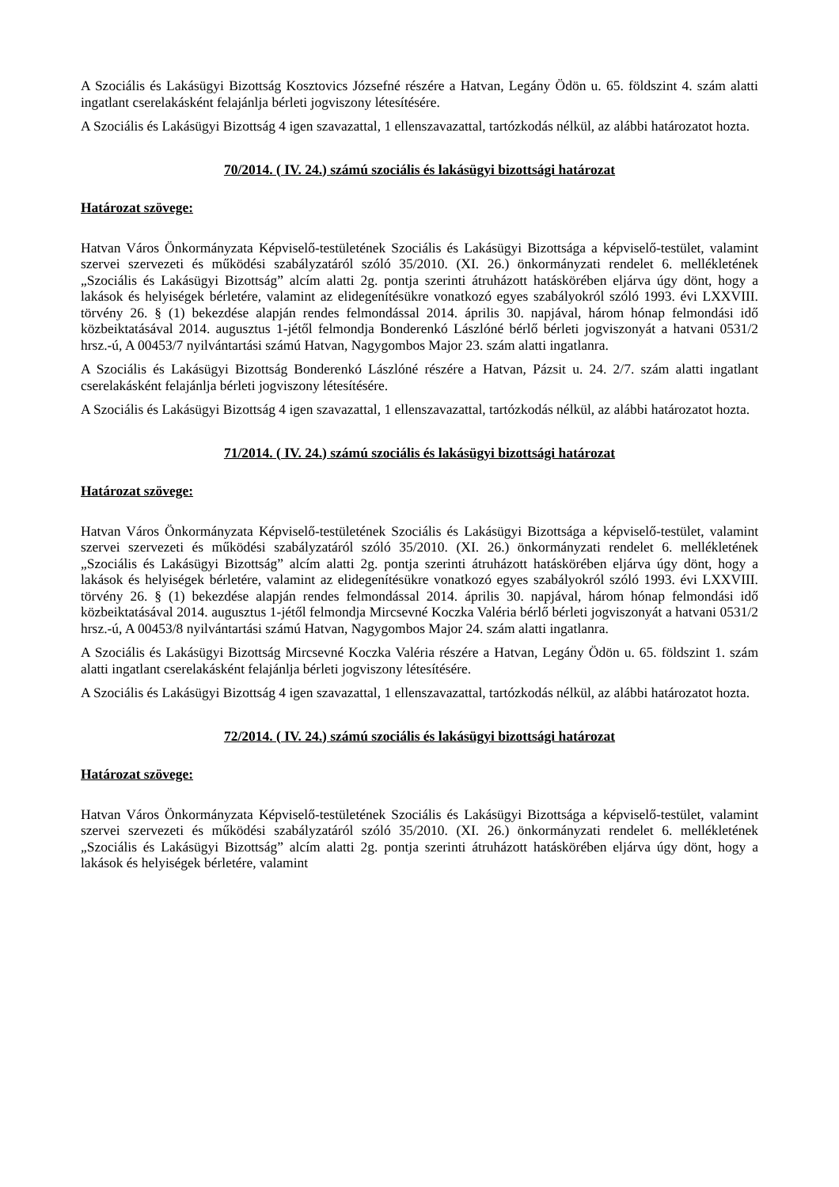A Szociális és Lakásügyi Bizottság Kosztovics Józsefné részére a Hatvan, Legány Ödön u. 65. földszint 4. szám alatti ingatlant cserelakásként felajánlja bérleti jogviszony létesítésére.
A Szociális és Lakásügyi Bizottság 4 igen szavazattal, 1 ellenszavazattal, tartózkodás nélkül, az alábbi határozatot hozta.
70/2014. ( IV. 24.) számú szociális és lakásügyi bizottsági határozat
Határozat szövege:
Hatvan Város Önkormányzata Képviselő-testületének Szociális és Lakásügyi Bizottsága a képviselő-testület, valamint szervei szervezeti és működési szabályzatáról szóló 35/2010. (XI. 26.) önkormányzati rendelet 6. mellékletének „Szociális és Lakásügyi Bizottság” alcím alatti 2g. pontja szerinti átruházott hatáskörében eljárva úgy dönt, hogy a lakások és helyiségek bérletére, valamint az elidegenítésükre vonatkozó egyes szabályokról szóló 1993. évi LXXVIII. törvény 26. § (1) bekezdése alapján rendes felmondással 2014. április 30. napjával, három hónap felmondási idő közbeiktatásával 2014. augusztus 1-jétől felmondja Bonderenkó Lászlóné bérlő bérleti jogviszonyát a hatvani 0531/2 hrsz.-ú, A 00453/7 nyilvántartási számú Hatvan, Nagygombos Major 23. szám alatti ingatlanra.
A Szociális és Lakásügyi Bizottság Bonderenkó Lászlóné részére a Hatvan, Pázsit u. 24. 2/7. szám alatti ingatlant cserelakásként felajánlja bérleti jogviszony létesítésére.
A Szociális és Lakásügyi Bizottság 4 igen szavazattal, 1 ellenszavazattal, tartózkodás nélkül, az alábbi határozatot hozta.
71/2014. ( IV. 24.) számú szociális és lakásügyi bizottsági határozat
Határozat szövege:
Hatvan Város Önkormányzata Képviselő-testületének Szociális és Lakásügyi Bizottsága a képviselő-testület, valamint szervei szervezeti és működési szabályzatáról szóló 35/2010. (XI. 26.) önkormányzati rendelet 6. mellékletének „Szociális és Lakásügyi Bizottság” alcím alatti 2g. pontja szerinti átruházott hatáskörében eljárva úgy dönt, hogy a lakások és helyiségek bérletére, valamint az elidegenítésükre vonatkozó egyes szabályokról szóló 1993. évi LXXVIII. törvény 26. § (1) bekezdése alapján rendes felmondással 2014. április 30. napjával, három hónap felmondási idő közbeiktatásával 2014. augusztus 1-jétől felmondja Mircsevné Koczka Valéria bérlő bérleti jogviszonyát a hatvani 0531/2 hrsz.-ú, A 00453/8 nyilvántartási számú Hatvan, Nagygombos Major 24. szám alatti ingatlanra.
A Szociális és Lakásügyi Bizottság Mircsevné Koczka Valéria részére a Hatvan, Legány Ödön u. 65. földszint 1. szám alatti ingatlant cserelakásként felajánlja bérleti jogviszony létesítésére.
A Szociális és Lakásügyi Bizottság 4 igen szavazattal, 1 ellenszavazattal, tartózkodás nélkül, az alábbi határozatot hozta.
72/2014. ( IV. 24.) számú szociális és lakásügyi bizottsági határozat
Határozat szövege:
Hatvan Város Önkormányzata Képviselő-testületének Szociális és Lakásügyi Bizottsága a képviselő-testület, valamint szervei szervezeti és működési szabályzatáról szóló 35/2010. (XI. 26.) önkormányzati rendelet 6. mellékletének „Szociális és Lakásügyi Bizottság” alcím alatti 2g. pontja szerinti átruházott hatáskörében eljárva úgy dönt, hogy a lakások és helyiségek bérletére, valamint